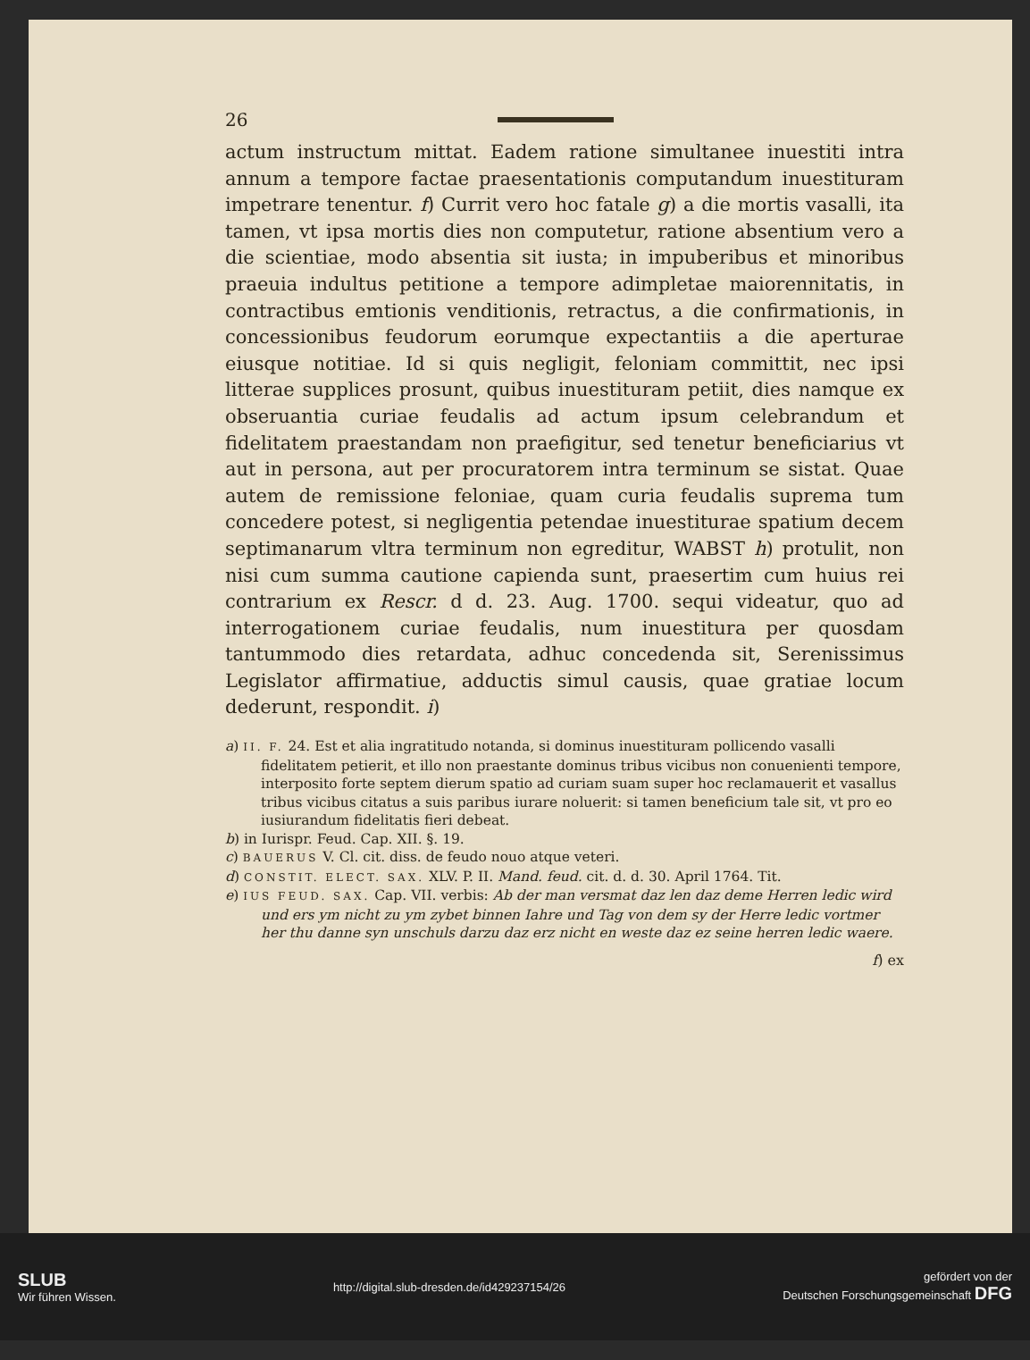26
actum instructum mittat. Eadem ratione simultanee inuestiti intra annum a tempore factae praesentationis computandum inuestituram impetrare tenentur. f) Currit vero hoc fatale g) a die mortis vasalli, ita tamen, vt ipsa mortis dies non computetur, ratione absentium vero a die scientiae, modo absentia sit iusta; in impuberibus et minoribus praeuia indultus petitione a tempore adimpletae maiorennitatis, in contractibus emtionis venditionis, retractus, a die confirmationis, in concessionibus feudorum eorumque expectantiis a die aperturae eiusque notitiae. Id si quis negligit, feloniam committit, nec ipsi litterae supplices prosunt, quibus inuestituram petiit, dies namque ex obseruantia curiae feudalis ad actum ipsum celebrandum et fidelitatem praestandam non praefigitur, sed tenetur beneficiarius vt aut in persona, aut per procuratorem intra terminum se sistat. Quae autem de remissione feloniae, quam curia feudalis suprema tum concedere potest, si negligentia petendae inuestiturae spatium decem septimanarum vltra terminum non egreditur, WABST h) protulit, non nisi cum summa cautione capienda sunt, praesertim cum huius rei contrarium ex Rescr. d d. 23. Aug. 1700. sequi videatur, quo ad interrogationem curiae feudalis, num inuestitura per quosdam tantummodo dies retardata, adhuc concedenda sit, Serenissimus Legislator affirmatiue, adductis simul causis, quae gratiae locum dederunt, respondit. i)
a) II. F. 24. Est et alia ingratitudo notanda, si dominus inuestituram pollicendo vasalli fidelitatem petierit, et illo non praestante dominus tribus vicibus non conuenienti tempore, interposito forte septem dierum spatio ad curiam suam super hoc reclamauerit et vasallus tribus vicibus citatus a suis paribus iurare noluerit: si tamen beneficium tale sit, vt pro eo iusiurandum fidelitatis fieri debeat.
b) in Iurispr. Feud. Cap. XII. §. 19.
c) BAUERUS V. Cl. cit. diss. de feudo nouo atque veteri.
d) CONSTIT. ELECT. SAX. XLV. P. II. Mand. feud. cit. d. d. 30. April 1764. Tit.
e) IUS FEUD. SAX. Cap. VII. verbis: Ab der man versmat daz len daz deme Herren ledic wird und ers ym nicht zu ym zybet binnen Iahre und Tag von dem sy der Herre ledic vortmer her thu danne syn unschuls darzu daz erz nicht en weste daz ez seine herren ledic waere.
f) ex
SLUB
Wir führen Wissen.
http://digital.slub-dresden.de/id429237154/26
gefördert von der
Deutschen Forschungsgemeinschaft DFG